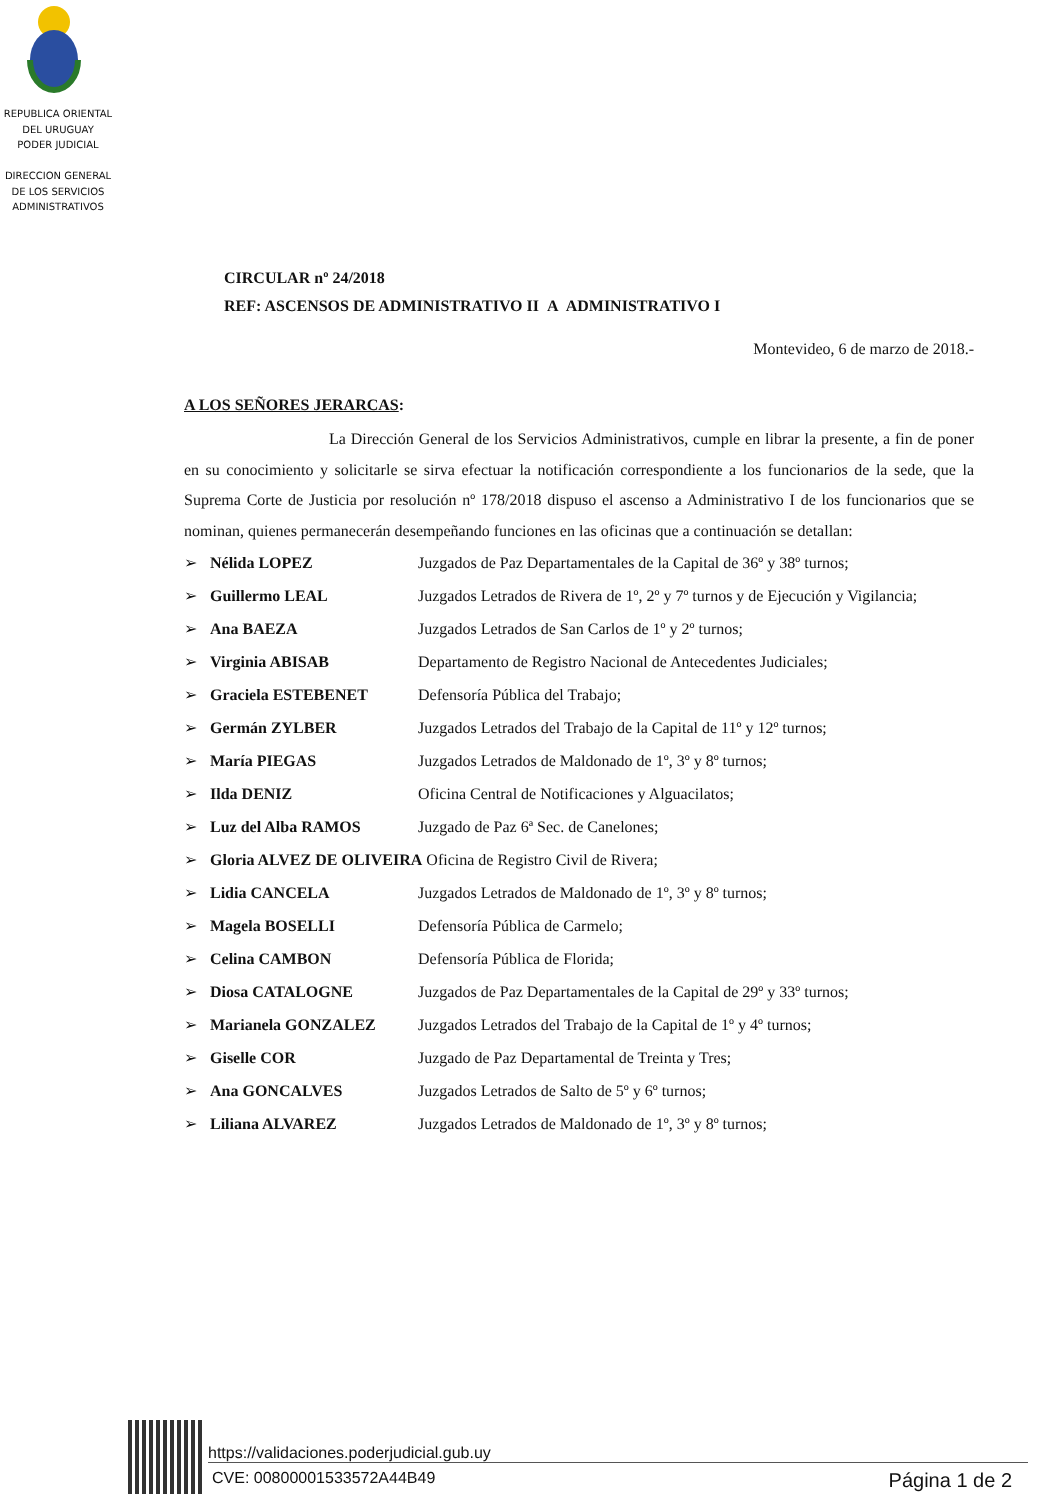REPUBLICA ORIENTAL DEL URUGUAY
PODER JUDICIAL
DIRECCION GENERAL DE LOS SERVICIOS ADMINISTRATIVOS
CIRCULAR nº 24/2018
REF: ASCENSOS DE ADMINISTRATIVO II A ADMINISTRATIVO I
Montevideo, 6 de marzo de 2018.-
A LOS SEÑORES JERARCAS:
La Dirección General de los Servicios Administrativos, cumple en librar la presente, a fin de poner en su conocimiento y solicitarle se sirva efectuar la notificación correspondiente a los funcionarios de la sede, que la Suprema Corte de Justicia por resolución nº 178/2018 dispuso el ascenso a Administrativo I de los funcionarios que se nominan, quienes permanecerán desempeñando funciones en las oficinas que a continuación se detallan:
➢ Nélida LOPEZ Juzgados de Paz Departamentales de la Capital de 36º y 38º turnos;
➢ Guillermo LEAL Juzgados Letrados de Rivera de 1º, 2º y 7º turnos y de Ejecución y Vigilancia;
➢ Ana BAEZA Juzgados Letrados de San Carlos de 1º y 2º turnos;
➢ Virginia ABISAB Departamento de Registro Nacional de Antecedentes Judiciales;
➢ Graciela ESTEBENET Defensoría Pública del Trabajo;
➢ Germán ZYLBER Juzgados Letrados del Trabajo de la Capital de 11º y 12º turnos;
➢ María PIEGAS Juzgados Letrados de Maldonado de 1º, 3º y 8º turnos;
➢ Ilda DENIZ Oficina Central de Notificaciones y Alguacilatos;
➢ Luz del Alba RAMOS Juzgado de Paz 6ª Sec. de Canelones;
➢ Gloria ALVEZ DE OLIVEIRA Oficina de Registro Civil de Rivera;
➢ Lidia CANCELA Juzgados Letrados de Maldonado de 1º, 3º y 8º turnos;
➢ Magela BOSELLI Defensoría Pública de Carmelo;
➢ Celina CAMBON Defensoría Pública de Florida;
➢ Diosa CATALOGNE Juzgados de Paz Departamentales de la Capital de 29º y 33º turnos;
➢ Marianela GONZALEZ Juzgados Letrados del Trabajo de la Capital de 1º y 4º turnos;
➢ Giselle COR Juzgado de Paz Departamental de Treinta y Tres;
➢ Ana GONCALVES Juzgados Letrados de Salto de 5º y 6º turnos;
➢ Liliana ALVAREZ Juzgados Letrados de Maldonado de 1º, 3º y 8º turnos;
https://validaciones.poderjudicial.gub.uy
CVE: 00800001533572A44B49 Página 1 de 2